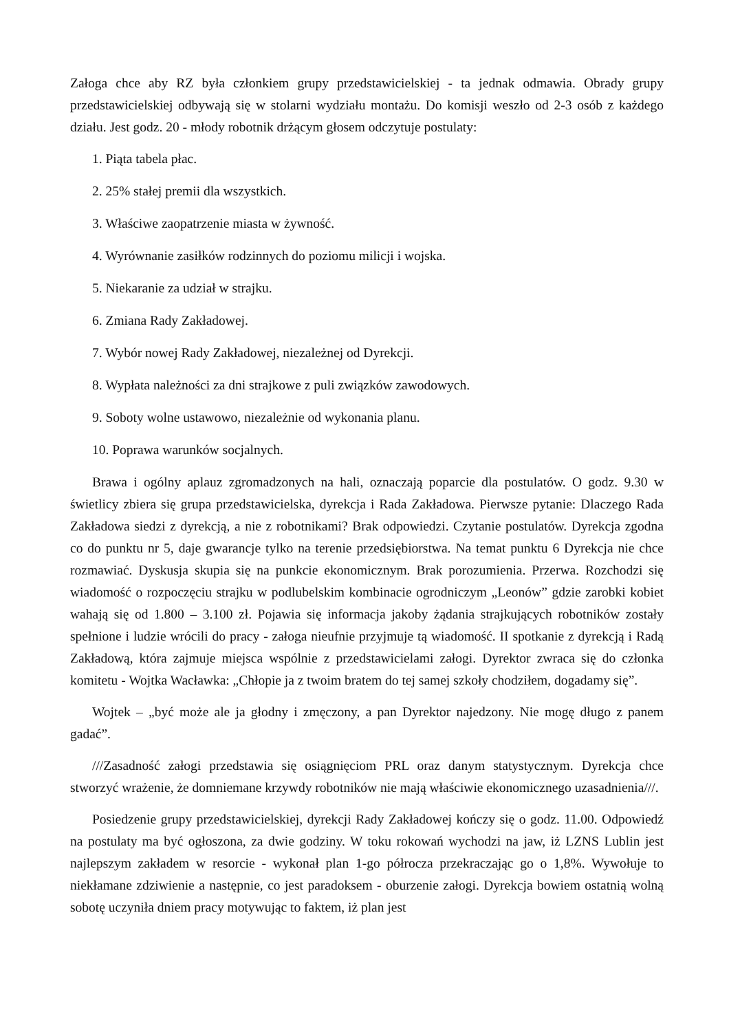Załoga chce aby RZ była członkiem grupy przedstawicielskiej - ta jednak odmawia. Obrady grupy przedstawicielskiej odbywają się w stolarni wydziału montażu. Do komisji weszło od 2-3 osób z każdego działu. Jest godz. 20 - młody robotnik drżącym głosem odczytuje postulaty:
1. Piąta tabela płac.
2. 25% stałej premii dla wszystkich.
3. Właściwe zaopatrzenie miasta w żywność.
4. Wyrównanie zasiłków rodzinnych do poziomu milicji i wojska.
5. Niekaranie za udział w strajku.
6. Zmiana Rady Zakładowej.
7. Wybór nowej Rady Zakładowej, niezależnej od Dyrekcji.
8. Wypłata należności za dni strajkowe z puli związków zawodowych.
9. Soboty wolne ustawowo, niezależnie od wykonania planu.
10. Poprawa warunków socjalnych.
Brawa i ogólny aplauz zgromadzonych na hali, oznaczają poparcie dla postulatów. O godz. 9.30 w świetlicy zbiera się grupa przedstawicielska, dyrekcja i Rada Zakładowa. Pierwsze pytanie: Dlaczego Rada Zakładowa siedzi z dyrekcją, a nie z robotnikami? Brak odpowiedzi. Czytanie postulatów. Dyrekcja zgodna co do punktu nr 5, daje gwarancje tylko na terenie przedsiębiorstwa. Na temat punktu 6 Dyrekcja nie chce rozmawiać. Dyskusja skupia się na punkcie ekonomicznym. Brak porozumienia. Przerwa. Rozchodzi się wiadomość o rozpoczęciu strajku w podlubelskim kombinacie ogrodniczym „Leonów” gdzie zarobki kobiet wahają się od 1.800 – 3.100 zł. Pojawia się informacja jakoby żądania strajkujących robotników zostały spełnione i ludzie wrócili do pracy - załoga nieufnie przyjmuje tą wiadomość. II spotkanie z dyrekcją i Radą Zakładową, która zajmuje miejsca wspólnie z przedstawicielami załogi. Dyrektor zwraca się do członka komitetu - Wojtka Wacławka: „Chłopie ja z twoim bratem do tej samej szkoły chodziłem, dogadamy się”.
Wojtek – „być może ale ja głodny i zmęczony, a pan Dyrektor najedzony. Nie mogę długo z panem gadać”.
///Zasadność załogi przedstawia się osiągnięciom PRL oraz danym statystycznym. Dyrekcja chce stworzyć wrażenie, że domniemane krzywdy robotników nie mają właściwie ekonomicznego uzasadnienia///.
Posiedzenie grupy przedstawicielskiej, dyrekcji Rady Zakładowej kończy się o godz. 11.00. Odpowiedź na postulaty ma być ogłoszona, za dwie godziny. W toku rokowań wychodzi na jaw, iż LZNS Lublin jest najlepszym zakładem w resorcie - wykonał plan 1-go półrocza przekraczając go o 1,8%. Wywołuje to niekłamane zdziwienie a następnie, co jest paradoksem - oburzenie załogi. Dyrekcja bowiem ostatnią wolną sobotę uczyniła dniem pracy motywując to faktem, iż plan jest